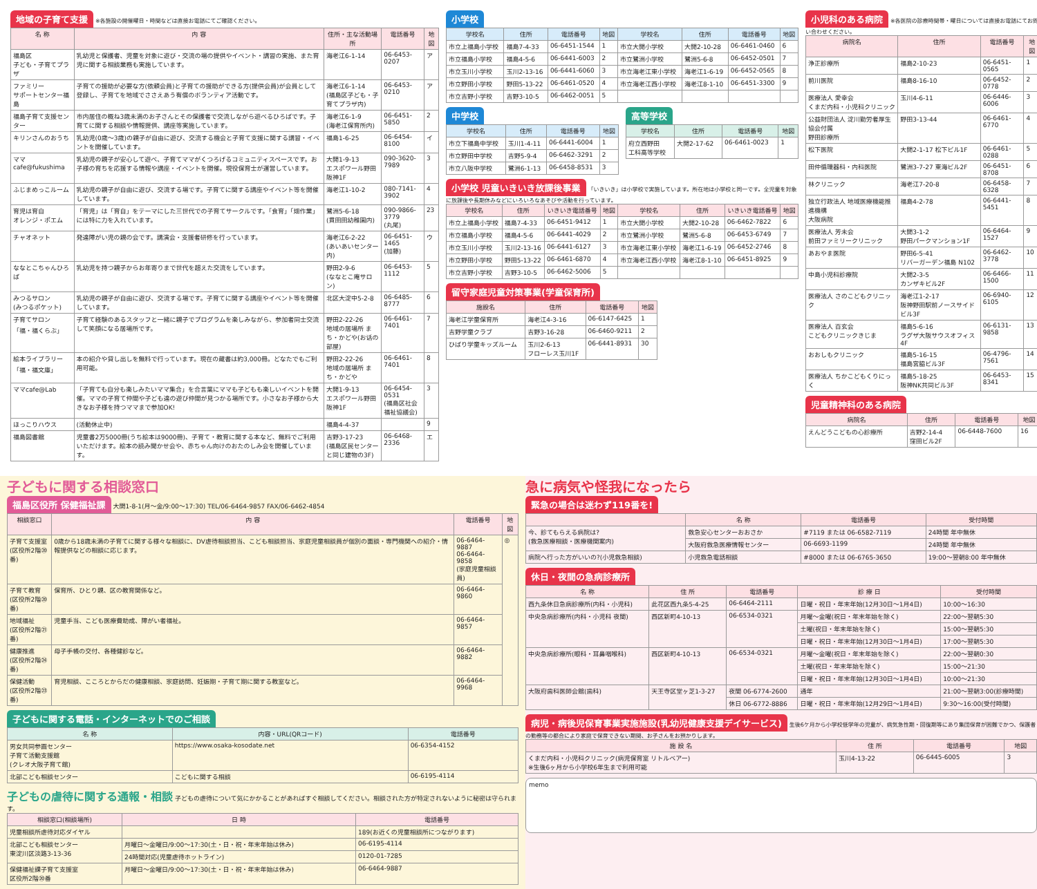地域の子育て支援
※各施設の開催曜日・時間などは直接お電話にてご確認ください。
| 名 称 | 内 容 | 住所・主な活動場所 | 電話番号 | 地図 |
| --- | --- | --- | --- | --- |
| 福島区 子ども・子育てプラザ | 乳幼児と保護者、児童を対象に遊び・交流の場の提供やイベント・講習の実施、また育児に関する相談業務も実施しています。 | 海老江6-1-14 | 06-6453-0207 | ア |
| ファミリー サポートセンター福島 | 子育ての援助が必要な方(依頼会員)と子育ての援助ができる方(提供会員)が会員として登録し、子育てを地域でささえあう有償のボランティア活動です。 | 海老江6-1-14 (福島区子ども・子育てプラザ内) | 06-6453-0210 | ア |
| 福島子育て支援センター | 市内居住の概ね3歳未満のお子さんとその保護者で交流しながら遊べるひろばです。子育てに関する相談や情報提供、講座等実施しています。 | 海老江6-1-9 (海老江保育所内) | 06-6451-5850 | 2 |
| キリンさんのおうち | 乳幼児(0歳～3歳)の親子が自由に遊び、交流する機会と子育て支援に関する講習・イベントを開催しています。 | 福島1-6-25 | 06-6454-8100 | イ |
| ママcafe@fukushima | 乳幼児の親子が安心して遊べ、子育てママがくつろげるコミュニティスペースです。お子様の育ちを応援する情報や講座・イベントを開催。現役保育士が運営しています。 | 大開1-9-13 エスポワール野田阪神1F | 090-3620-7989 | 3 |
| ふじまめっこルーム | 乳幼児の親子が自由に遊び、交流する場です。子育てに関する講座やイベント等を開催しています。 | 海老江1-10-2 | 080-7141-3902 | 4 |
| 育児は育自 オレンジ・ポエム | 「育児」は「育自」をテーマにした三世代での子育てサークルです。「食育」「畑作業」には特に力を入れています。 | 鷺洲5-6-18 (貫田田幼稚園内) | 090-9866-3779 (丸尾) | 23 |
| チャオネット | 発達障がい児の親の会です。講演会・支援者研修を行っています。 | 海老江6-2-22 (あいあいセンター内) | 06-6451-1465 (加藤) | ウ |
| ななとこちゃんひろば | 乳幼児を持つ親子からお年寄りまで世代を超えた交流をしています。 | 野田2-9-6 (ななとこ庵サロン) | 06-6453-1112 | 5 |
| みつるサロン (みつるポケット) | 乳幼児の親子が自由に遊び、交流する場です。子育てに関する講座やイベント等を開催しています。 | 北区大淀中5-2-8 | 06-6485-8777 | 6 |
| 子育てサロン 「福・福くらぶ」 | 子育て経験のあるスタッフと一緒に親子でプログラムを楽しみながら、参加者同士交流して笑顔になる居場所です。 | 野田2-22-26 地域の居場所 まち・かどや(お话の部屋) | 06-6461-7401 | 7 |
| 絵本ライブラリー 「福・福文庫」 | 本の紹介や貸し出しを無料で行っています。現在の蔵書は約3,000冊。どなたでもご利用可能。 | 野田2-22-26 地域の居場所 まち・かどや | 06-6461-7401 | 8 |
| ママcafe@Lab | 「子育ても自分も楽しみたいママ集合」を合言葉にママも子どもも楽しいイベントを開催。ママの子育て仲間や子ども達の遊び仲間が見つかる場所です。小さなお子様から大きなお子様を持つママまで参加OK! | 大開1-9-13 エスポワール野田阪神1F | 06-6454-0531 (福島区社会福祉協議会) | 3 |
| ほっこりハウス | (活動休止中) | 福島4-4-37 | | 9 |
| 福島図書館 | 児童書2万5000冊(うち絵本は9000冊)、子育て・教育に関する本など、無料でご利用いただけます。絵本の読み聞かせ会や、赤ちゃん向けのおたのしみ会を開催しています。 | 吉野3-17-23 (福島区民センターと同じ建物の3F) | 06-6468-2336 | エ |
小学校
| 学校名 | 住所 | 電話番号 | 地図 | 学校名 | 住所 | 電話番号 | 地図 |
| --- | --- | --- | --- | --- | --- | --- | --- |
| 市立上福島小学校 | 福島7-4-33 | 06-6451-1544 | 1 | 市立大開小学校 | 大開2-10-28 | 06-6461-0460 | 6 |
| 市立福島小学校 | 福島4-5-6 | 06-6441-6003 | 2 | 市立鷺洲小学校 | 鷺洲5-6-8 | 06-6452-0501 | 7 |
| 市立玉川小学校 | 玉川2-13-16 | 06-6441-6060 | 3 | 市立海老江東小学校 | 海老江1-6-19 | 06-6452-0565 | 8 |
| 市立野田小学校 | 野田5-13-22 | 06-6461-0520 | 4 | 市立海老江西小学校 | 海老江8-1-10 | 06-6451-3300 | 9 |
| 市立吉野小学校 | 吉野3-10-5 | 06-6462-0051 | 5 | | | | |
中学校
| 学校名 | 住所 | 電話番号 | 地図 |
| --- | --- | --- | --- |
| 市立下福島中学校 | 玉川1-4-11 | 06-6441-6004 | 1 |
| 市立野田中学校 | 吉野5-9-4 | 06-6462-3291 | 2 |
| 市立八阪中学校 | 鷺洲6-1-13 | 06-6458-8531 | 3 |
高等学校
| 学校名 | 住所 | 電話番号 | 地図 |
| --- | --- | --- | --- |
| 府立西野田 工科高等学校 | 大開2-17-62 | 06-6461-0023 | 1 |
小学校 児童いきいき放課後事業
「いきいき」は小学校で実施しています。所在地は小学校と同一です。全児童を対象に放課後や長期休みなどにいろいろなあそびや活動を行っています。
| 学校名 | 住所 | いきいき電話番号 | 地図 | 学校名 | 住所 | いきいき電話番号 | 地図 |
| --- | --- | --- | --- | --- | --- | --- | --- |
| 市立上福島小学校 | 福島7-4-33 | 06-6451-9412 | 1 | 市立大開小学校 | 大開2-10-28 | 06-6462-7822 | 6 |
| 市立福島小学校 | 福島4-5-6 | 06-6441-4029 | 2 | 市立鷺洲小学校 | 鷺洲5-6-8 | 06-6453-6749 | 7 |
| 市立玉川小学校 | 玉川2-13-16 | 06-6441-6127 | 3 | 市立海老江東小学校 | 海老江1-6-19 | 06-6452-2746 | 8 |
| 市立野田小学校 | 野田5-13-22 | 06-6461-6870 | 4 | 市立海老江西小学校 | 海老江8-1-10 | 06-6451-8925 | 9 |
| 市立吉野小学校 | 吉野3-10-5 | 06-6462-5006 | 5 | | | | |
留守家庭児童対策事業(学童保育所)
| 施設名 | 住所 | 電話番号 | 地図 |
| --- | --- | --- | --- |
| 海老江学童保育所 | 海老江4-3-16 | 06-6147-6425 | 1 |
| 吉野学童クラブ | 吉野3-16-28 | 06-6460-9211 | 2 |
| ひばり学童キッズルーム | 玉川2-6-13 フローレス玉川1F | 06-6441-8931 | 30 |
小児科のある病院
※各医院の診療時間帯・曜日については直接お電話にてお問い合わせください。
| 病院名 | 住所 | 電話番号 | 地図 |
| --- | --- | --- | --- |
| 浄正診療所 | 福島2-10-23 | 06-6451-0565 | 1 |
| 前川医院 | 福島8-16-10 | 06-6452-0778 | 2 |
| 医療法人 愛幸会 くまだ内科・小児科クリニック | 玉川4-6-11 | 06-6446-6006 | 3 |
| 公益財団法人 淀川勤労者厚生協会付属 野田診療所 | 野田3-13-44 | 06-6461-6770 | 4 |
| 松下医院 | 大開2-1-17 松下ビル1F | 06-6461-0288 | 5 |
| 田仲循環器科・内科医院 | 鷺洲3-7-27 東海ビル2F | 06-6451-8708 | 6 |
| 林クリニック | 海老江7-20-8 | 06-6458-6328 | 7 |
| 独立行政法人 地域医療機能推進機構 大阪病院 | 福島4-2-78 | 06-6441-5451 | 8 |
| 医療法人 芳未会 前田ファミリークリニック | 大開3-1-2 野田パークマンション1F | 06-6464-1527 | 9 |
| あおやま医院 | 野田6-5-41 リバーガーデン福島 N102 | 06-6462-3778 | 10 |
| 中島小児科診療院 | 大開2-3-5 カンザキビル2F | 06-6466-1500 | 11 |
| 医療法人 さのこどもクリニック | 海老江1-2-17 阪神野田駅前ノースサイドビル3F | 06-6940-6105 | 12 |
| 医療法人 百玄会 こどもクリニックきじま | 福島5-6-16 ラグザ大阪サウスオフィス4F | 06-6131-9858 | 13 |
| おおしもクリニック | 福島5-16-15 福島宮脇ビル3F | 06-4796-7561 | 14 |
| 医療法人 ちかこどもくりにっく | 福島5-18-25 阪神NK共同ビル3F | 06-6453-8341 | 15 |
児童精神科のある病院
| 病院名 | 住所 | 電話番号 | 地図 |
| --- | --- | --- | --- |
| えんどうこどもの心診療所 | 吉野2-14-4 窪田ビル2F | 06-6448-7600 | 16 |
子どもに関する相談窓口
福島区役所 保健福祉課
大開1-8-1(月～金/9:00～17:30) TEL/06-6464-9857 FAX/06-6462-4854
| 相談窓口 | 内 容 | 電話番号 | 地図 |
| --- | --- | --- | --- |
| 子育て支援室 (区役所2階⑳番) | 0歳から18歳未満の子育てに関する様々な相談に、DV虐待相談担当、こども相談担当、家庭児童相談員が個別の面談・専門機関への紹介・情報提供などの相談に応じます。 | 06-6464-9887 06-6464-9858 (家庭児童相談員) | ◎ |
| 子育て教育 (区役所2階⑳番) | 保育所、ひとり親、区の教育関係など。 | 06-6464-9860 | |
| 地域福祉 (区役所2階㉑番) | 児童手当、こども医療費助成、障がい者福祉。 | 06-6464-9857 | |
| 健康推進 (区役所2階㉔番) | 母子手帳の交付、各種健診など。 | 06-6464-9882 | |
| 保健活動 (区役所2階㉓番) | 育児相談、こころとからだの健康相談、家庭訪問、妊娠期・子育て期に関する教室など。 | 06-6464-9968 | |
子どもに関する電話・インターネットでのご相談
| 名 称 | 内容・URL(QRコード) | 電話番号 |
| --- | --- | --- |
| 男女共同参画センター 子育て活動支援館 (クレオ大阪子育て館) | https://www.osaka-kosodate.net | 06-6354-4152 |
| 北部こども相談センター | こどもに関する相談 | 06-6195-4114 |
子どもの虐待に関する通報・相談 子どもの虐待について気にかかることがあればすぐ相談してください。相談された方が特定されないように秘密は守られます。
| 相談窓口(相談場所) | 日 時 | 電話番号 |
| --- | --- | --- |
| 児童相談所虐待対応ダイヤル | | 189(お近くの児童相談所につながります) |
| 北部こども相談センター 東淀川区淡路3-13-36 | 月曜日～金曜日/9:00～17:30(土・日・祝・年末年始は休み) | 06-6195-4114 |
| | 24時間対応(児童虐待ホットライン) | 0120-01-7285 |
| 保健福祉課子育て支援室 区役所2階⑳番 | 月曜日～金曜日/9:00～17:30(土・日・祝・年末年始は休み) | 06-6464-9887 |
急に病気や怪我になったら
緊急の場合は迷わず119番を!
| | 名 称 | 電話番号 | 受付時間 |
| --- | --- | --- | --- |
| 今、診てもらえる病院は? (救急医療相談・医療機関案内) | 救急安心センターおおさか | #7119 または 06-6582-7119 | 24時間 年中無休 |
| | 大阪府救急医療情報センター | 06-6693-1199 | 24時間 年中無休 |
| 病院へ行った方がいいの?(小児救急相談) | 小児救急電話相談 | #8000 または 06-6765-3650 | 19:00～翌朝8:00 年中無休 |
休日・夜間の急病診療所
| 名 称 | 住 所 | 電話番号 | 診 療 日 | 受付時間 |
| --- | --- | --- | --- | --- |
| 西九条休日急病診療所(内科・小児科) | 此花区西九条5-4-25 | 06-6464-2111 | 日曜・祝日・年末年始(12月30日～1月4日) | 10:00～16:30 |
| 中央急病診療所(内科・小児科 夜間) | 西区新町4-10-13 | 06-6534-0321 | 月曜～金曜(祝日・年末年始を除く) | 22:00～翌朝5:30 |
| | | | 土曜(祝日・年末年始を除く) | 15:00～翌朝5:30 |
| | | | 日曜・祝日・年末年始(12月30日～1月4日) | 17:00～翌朝5:30 |
| 中央急病診療所(眼科・耳鼻咽喉科) | 西区新町4-10-13 | 06-6534-0321 | 月曜～金曜(祝日・年末年始を除く) | 22:00～翌朝0:30 |
| | | | 土曜(祝日・年末年始を除く) | 15:00～21:30 |
| | | | 日曜・祝日・年末年始(12月30日～1月4日) | 10:00～21:30 |
| 大阪府歯科医師会館(歯科) | 天王寺区堂ヶ芝1-3-27 | 夜間 06-6774-2600 | 通年 | 21:00～翌朝3:00(診療時間) |
| | | 休日 06-6772-8886 | 日曜・祝日・年末年始(12月29日～1月4日) | 9:30～16:00(受付時間) |
病児・病後児保育事業実施施設(乳幼児健康支援デイサービス)
生後6ケ月から小学校低学年の児童が、病気急性期・回復期等にあり集団保育が困難でかつ、保護者の勤務等の都合により家庭で保育できない期間、お子さんをお預かりします。
| 施 設 名 | 住 所 | 電話番号 | 地図 |
| --- | --- | --- | --- |
| くまだ内科・小児科クリニック(病児保育室 リトルベアー) ※生後6ヶ月から小学校6年生まで利用可能 | 玉川4-13-22 | 06-6445-6005 | 3 |
memo